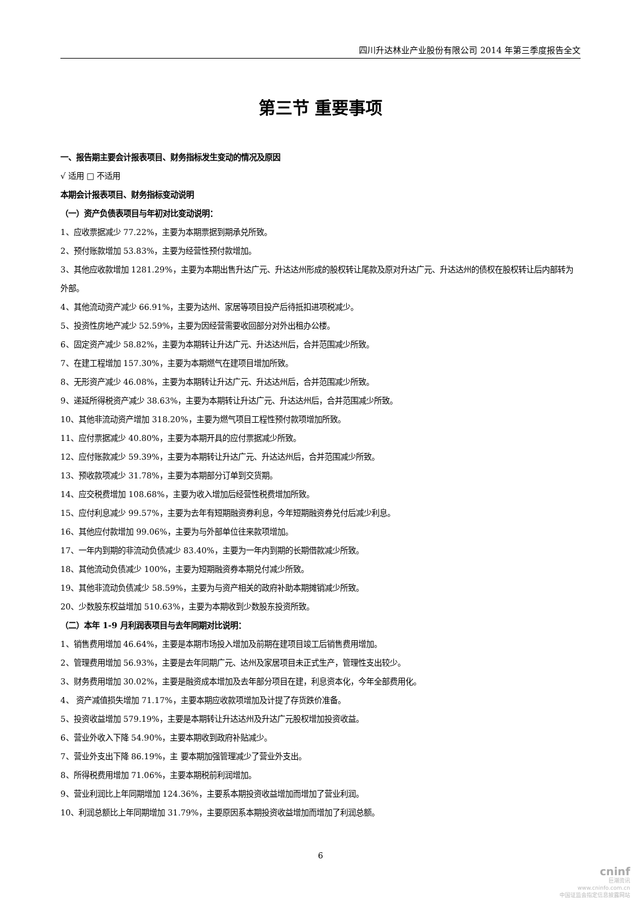四川升达林业产业股份有限公司 2014 年第三季度报告全文
第三节 重要事项
一、报告期主要会计报表项目、财务指标发生变动的情况及原因
√ 适用 □ 不适用
本期会计报表项目、财务指标变动说明
（一）资产负债表项目与年初对比变动说明：
1、应收票据减少 77.22%，主要为本期票据到期承兑所致。
2、预付账款增加 53.83%，主要为经营性预付款增加。
3、其他应收款增加 1281.29%，主要为本期出售升达广元、升达达州形成的股权转让尾款及原对升达广元、升达达州的债权在股权转让后内部转为外部。
4、其他流动资产减少 66.91%，主要为达州、家居等项目投产后待抵扣进项税减少。
5、投资性房地产减少 52.59%，主要为因经营需要收回部分对外出租办公楼。
6、固定资产减少 58.82%，主要为本期转让升达广元、升达达州后，合并范围减少所致。
7、在建工程增加 157.30%，主要为本期燃气在建项目增加所致。
8、无形资产减少 46.08%，主要为本期转让升达广元、升达达州后，合并范围减少所致。
9、递延所得税资产减少 38.63%，主要为本期转让升达广元、升达达州后，合并范围减少所致。
10、其他非流动资产增加 318.20%，主要为燃气项目工程性预付款项增加所致。
11、应付票据减少 40.80%，主要为本期开具的应付票据减少所致。
12、应付账款减少 59.39%，主要为本期转让升达广元、升达达州后，合并范围减少所致。
13、预收款项减少 31.78%，主要为本期部分订单到交货期。
14、应交税费增加 108.68%，主要为收入增加后经营性税费增加所致。
15、应付利息减少 99.57%，主要为去年有短期融资券利息，今年短期融资券兑付后减少利息。
16、其他应付款增加 99.06%，主要为与外部单位往来款项增加。
17、一年内到期的非流动负债减少 83.40%，主要为一年内到期的长期借款减少所致。
18、其他流动负债减少 100%，主要为短期融资券本期兑付减少所致。
19、其他非流动负债减少 58.59%，主要为与资产相关的政府补助本期摊销减少所致。
20、少数股东权益增加 510.63%，主要为本期收到少数股东投资所致。
（二）本年 1-9 月利润表项目与去年同期对比说明：
1、销售费用增加 46.64%，主要是本期市场投入增加及前期在建项目竣工后销售费用增加。
2、管理费用增加 56.93%，主要是去年同期广元、达州及家居项目未正式生产，管理性支出较少。
3、财务费用增加 30.02%，主要是融资成本增加及去年部分项目在建，利息资本化，今年全部费用化。
4、 资产减值损失增加 71.17%，主要本期应收款项增加及计提了存货跌价准备。
5、投资收益增加 579.19%，主要是本期转让升达达州及升达广元股权增加投资收益。
6、营业外收入下降 54.90%，主要本期收到政府补贴减少。
7、营业外支出下降 86.19%，主 要本期加强管理减少了营业外支出。
8、所得税费用增加 71.06%，主要本期税前利润增加。
9、营业利润比上年同期增加 124.36%，主要系本期投资收益增加而增加了营业利润。
10、利润总额比上年同期增加 31.79%，主要原因系本期投资收益增加而增加了利润总额。
6
cninf
巨潮资讯
www.cninfo.com.cn
中国证监会指定信息披露网站